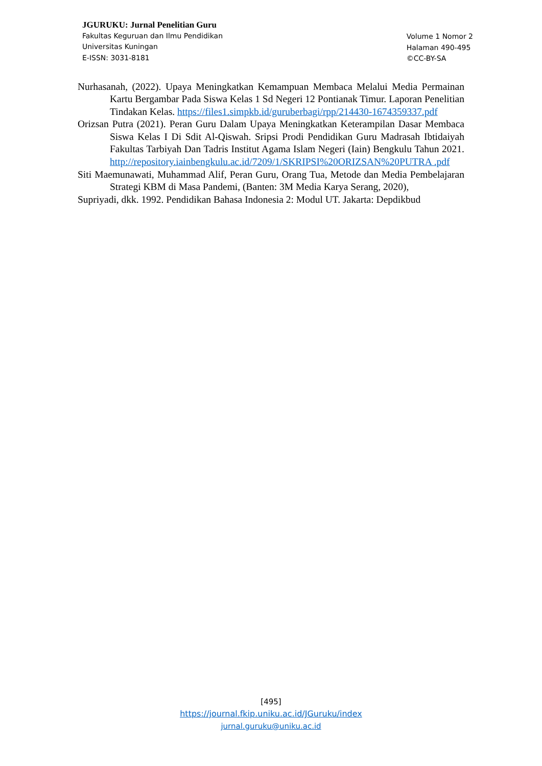JGURUKU: Jurnal Penelitian Guru
Fakultas Keguruan dan Ilmu Pendidikan
Universitas Kuningan
E-ISSN: 3031-8181
Volume 1 Nomor 2
Halaman 490-495
©CC-BY-SA
Nurhasanah, (2022). Upaya Meningkatkan Kemampuan Membaca Melalui Media Permainan Kartu Bergambar Pada Siswa Kelas 1 Sd Negeri 12 Pontianak Timur. Laporan Penelitian Tindakan Kelas. https://files1.simpkb.id/guruberbagi/rpp/214430-1674359337.pdf
Orizsan Putra (2021). Peran Guru Dalam Upaya Meningkatkan Keterampilan Dasar Membaca Siswa Kelas I Di Sdit Al-Qiswah. Sripsi Prodi Pendidikan Guru Madrasah Ibtidaiyah Fakultas Tarbiyah Dan Tadris Institut Agama Islam Negeri (Iain) Bengkulu Tahun 2021. http://repository.iainbengkulu.ac.id/7209/1/SKRIPSI%20ORIZSAN%20PUTRA .pdf
Siti Maemunawati, Muhammad Alif, Peran Guru, Orang Tua, Metode dan Media Pembelajaran Strategi KBM di Masa Pandemi, (Banten: 3M Media Karya Serang, 2020),
Supriyadi, dkk. 1992. Pendidikan Bahasa Indonesia 2: Modul UT. Jakarta: Depdikbud
[495]
https://journal.fkip.uniku.ac.id/JGuruku/index
jurnal.guruku@uniku.ac.id